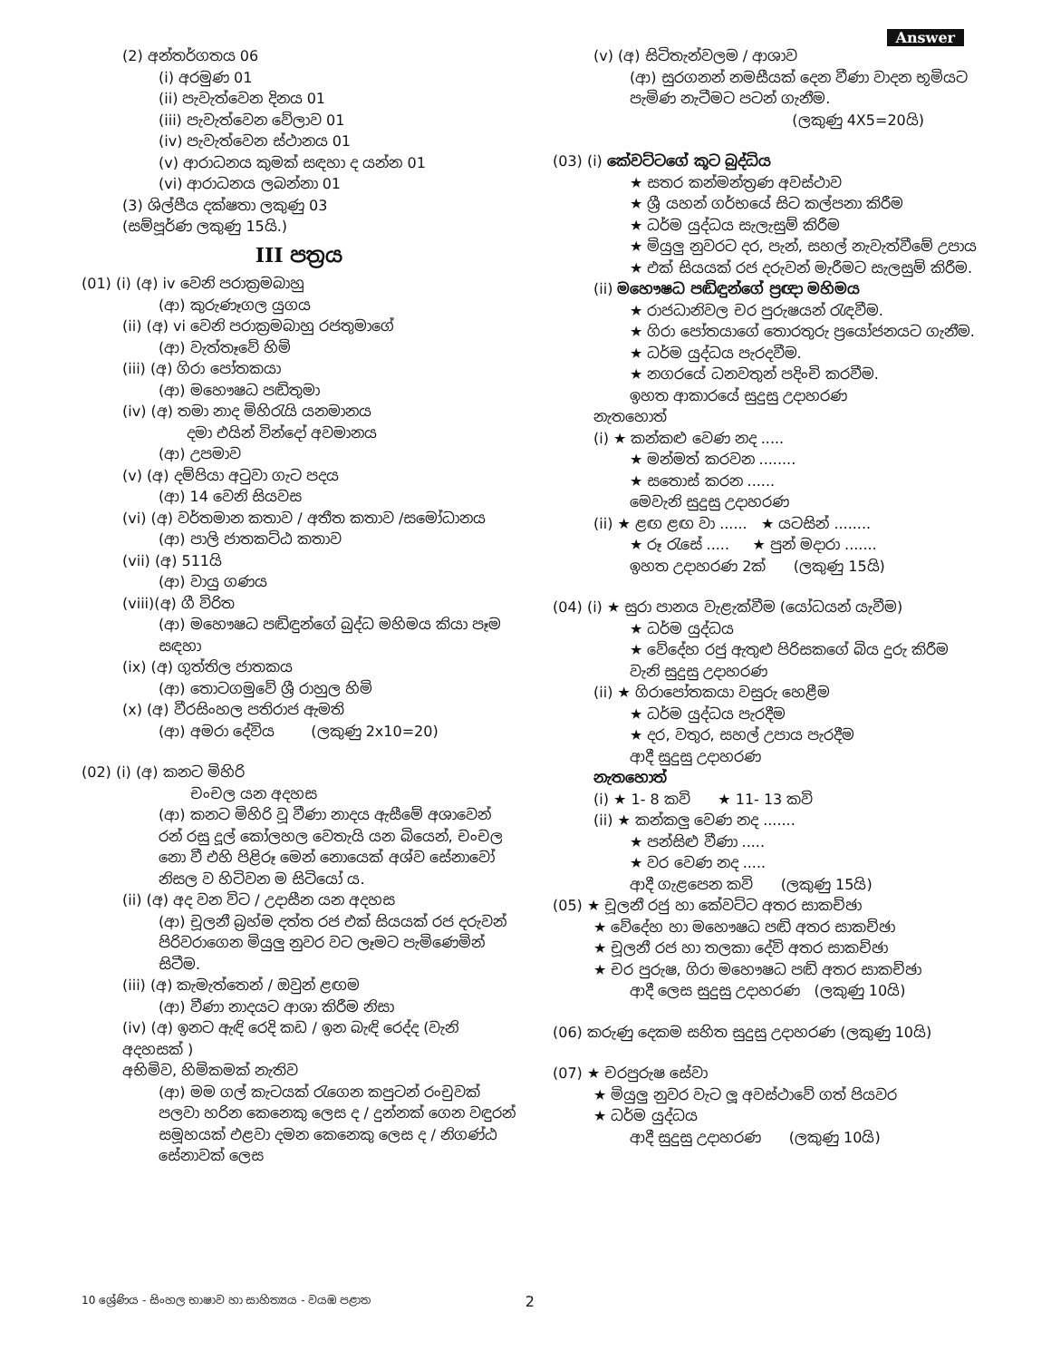Answer
(2) අන්තර්ගතය 06
(i) අරමුණ 01
(ii) පැවැත්වෙන දිනය 01
(iii) පැවැත්වෙන වේලාව 01
(iv) පැවැත්වෙන ස්ථානය 01
(v) ආරාධනය කුමක් සඳහා ද යන්න 01
(vi) ආරාධනය ලබන්නා 01
(3) ශිල්පීය දක්ෂතා ලකුණු 03
(සම්පූර්ණ ලකුණු 15යි.)
III පත්‍රය
(01) (i) (අ) iv වෙනි පරාක්‍රමබාහු
(ආ) කුරුණෑගල යුගය
(ii) (අ) vi වෙනි පරාක්‍රමබාහු රජතුමාගේ
(ආ) වැත්තෑවේ හිමි
(iii) (අ) ගිරා පෝතකයා
(ආ) මහෞෂධ පඬිතුමා
(iv) (අ) තමා නාද මිහිරැයි යනමානය
දමා එයින් වින්දෝ අවමානය
(ආ) උපමාව
(v) (අ) දම්පියා අටුවා ගැට පදය
(ආ) 14 වෙනි සියවස
(vi) (අ) වර්තමාන කතාව / අතීත කතාව /සමෝධානය
(ආ) පාලි ජාතකට්ඨ කතාව
(vii) (අ) 511යි
(ආ) වායු ගණය
(viii)(අ) ගී විරිත
(ආ) මහෞෂධ පඬිඳුන්ගේ බුද්ධ මහිමය කියා පෑම සඳහා
(ix) (අ) ගුත්තිල ජාතකය
(ආ) තොටගමුවේ ශ්‍රී රාහුල හිමි
(x) (අ) වීරසිංහල පතිරාජ ඇමති
(ආ) අමරා දේවිය (ලකුණු 2x10=20)
(02) (i) (අ) කනට මිහිරි
චංචල යන අදහස
(ආ) කනට මිහිරි වූ වීණා නාදය ඇසීමේ අශාවෙන් රන් රසු දූල් කෝලහල වෙතැයි යන බියෙන්, චංචල නො වී එහි පිළිරූ මෙන් නොයෙක් අශ්ව සේනාවෝ නිසල ව හිටිවන ම සිටියෝ ය.
(ii) (අ) අද වන විට / උදාසීන යන අදහස
(ආ) චූලනී බ්‍රහ්ම දත්ත රජ එක් සියයක් රජ දරුවන් පිරිවරාගෙන මියුලු නුවර වට ලෑමට පැමිණෙමින් සිටීම.
(iii) (අ) කැමැත්තෙන් / ඔවුන් ළඟම
(ආ) වීණා නාදයට ආශා කිරීම නිසා
(iv) (අ) ඉනට ඇඳි රෙදි කඩ / ඉන බැඳි රෙද්ද (වැනි අදහසක් )
අභිමිව, හිමිකමක් නැතිව
(ආ) මම ගල් කැටයක් රැගෙන කපුටන් රංචුවක් පලවා හරින කෙනෙකු ලෙස ද / දුන්නක් ගෙන වඳුරන් සමූහයක් එළවා දමන කෙනෙකු ලෙස ද / නිගණ්ඨ සේනාවක් ලෙස
(v) (අ) සිටිතැන්වලම / ආශාව
(ආ) සුරගනන් නමසීයක් දෙන වීණා වාදන භූමියට පැමිණ නැටීමට පටන් ගැනීම.
(ලකුණු 4X5=20යි)
(03) (i) කේවට්ටගේ කූට බුද්ධිය
★ සතර කන්මන්ත්‍රණ අවස්ථාව
★ ශ්‍රී යහන් ගර්භයේ සිට කල්පනා කිරීම
★ ධර්ම යුද්ධය සැලැසුම් කිරීම
★ මියුලු නුවරට දර, පැන්, සහල් නැවැත්වීමේ උපාය
★ එක් සියයක් රජ දරුවන් මැරීමට සැලසුම් කිරීම.
(ii) මහෞෂධ පඬිඳුන්ගේ ප්‍රඥා මහිමය
★ රාජධානිවල චර පුරුෂයන් රැඳවීම.
★ ගිරා පෝතයාගේ තොරතුරු ප්‍රයෝජනයට ගැනීම.
★ ධර්ම යුද්ධය පැරදවීම.
★ නගරයේ ධනවතුන් පදිංචි කරවීම.
ඉහත ආකාරයේ සුදුසු උදාහරණ
නැතහොත්
(i) ★ කන්කළු වෙණ නද .....
★ මන්මත් කරවන ........
★ සතොස් කරන ......
මෙවැනි සුදුසු උදාහරණ
(ii) ★ ළඟ ළඟ වා ...... ★ යටසින් ........
★ රූ රැසේ ..... ★ පුන් මදාරා .......
ඉහත උදාහරණ 2ක් (ලකුණු 15යි)
(04) (i) ★ සුරා පානය වැළැක්වීම (යෝධයන් යැවීම)
★ ධර්ම යුද්ධය
★ වේදේහ රජු ඇතුළු පිරිසකගේ බිය දුරු කිරීම වැනි සුදුසු උදාහරණ
(ii) ★ ගිරාපෝතකයා වසුරු හෙළීම
★ ධර්ම යුද්ධය පැරදීම
★ දර, වතුර, සහල් උපාය පැරදීම
ආදී සුදුසු උදාහරණ
නැතහොත්
(i) ★ 1- 8 කවි ★ 11- 13 කවි
(ii) ★ කන්කලු වෙණ නද .......
★ පන්සිළු වීණා .....
★ වර වෙණ නද .....
ආදී ගැළපෙන කවි (ලකුණු 15යි)
(05) ★ චූලනී රජු හා කේවට්ට අතර සාකච්ඡා
★ වේදේහ හා මහෞෂධ පඬි අතර සාකච්ඡා
★ චූලනී රජ හා තලකා දේවි අතර සාකච්ඡා
★ චර පුරුෂ, ගිරා මහෞෂධ පඬි අතර සාකච්ඡා
ආදී ලෙස සුදුසු උදාහරණ (ලකුණු 10යි)
(06) කරුණු දෙකම සහිත සුදුසු උදාහරණ (ලකුණු 10යි)
(07) ★ චරපුරුෂ සේවා
★ මියුලු නුවර වැට ලූ අවස්ථාවේ ගත් පියවර
★ ධර්ම යුද්ධය
ආදී සුදුසු උදාහරණ (ලකුණු 10යි)
10 ශ්‍රේණිය - සිංහල භාෂාව හා සාහිත්‍යය - වයඹ පළාත 2